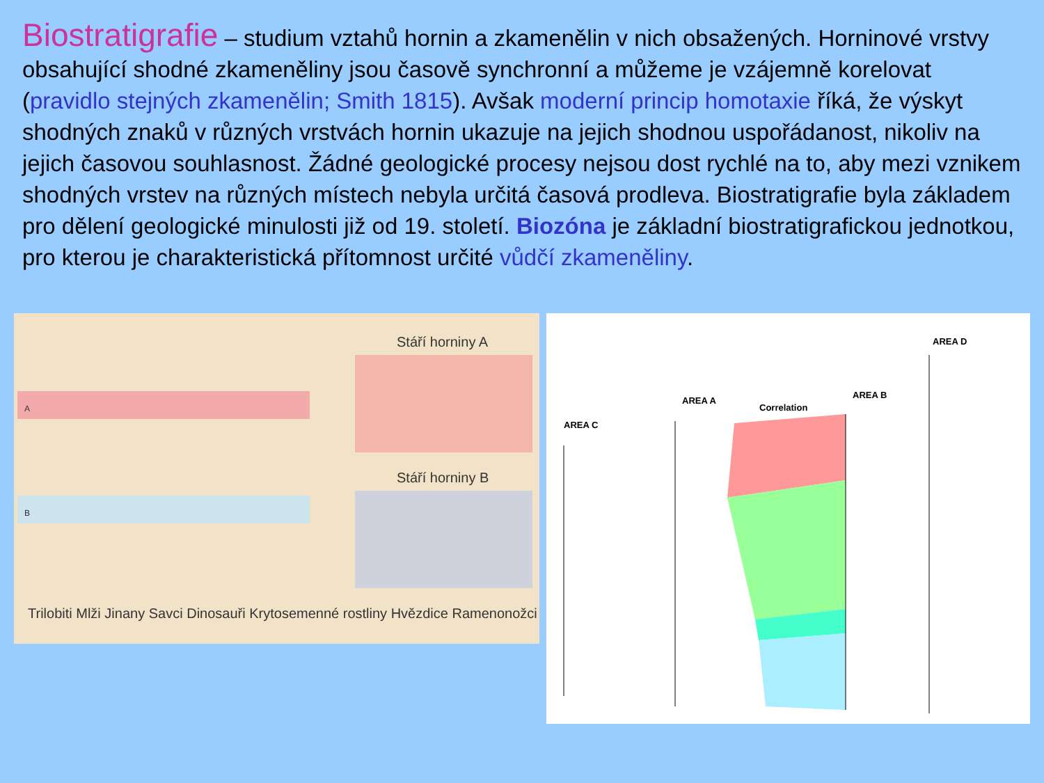Biostratigrafie – studium vztahů hornin a zkamenělin v nich obsažených. Horninové vrstvy obsahující shodné zkameněliny jsou časově synchronní a můžeme je vzájemně korelovat (pravidlo stejných zkamenělin; Smith 1815). Avšak moderní princip homotaxie říká, že výskyt shodných znaků v různých vrstvách hornin ukazuje na jejich shodnou uspořádanost, nikoliv na jejich časovou souhlasnost. Žádné geologické procesy nejsou dost rychlé na to, aby mezi vznikem shodných vrstev na různých místech nebyla určitá časová prodleva. Biostratigrafie byla základem pro dělení geologické minulosti již od 19. století. Biozóna je základní biostratigrafickou jednotkou, pro kterou je charakteristická přítomnost určité vůdčí zkameněliny.
A
B
Trilobiti Mlži Jinany Savci Dinosauři Krytosemenné rostliny Hvězdice Ramenonožci
Stáří horniny A
Stáří horniny B
AREA D
AREA A
Correlation
AREA B
AREA C